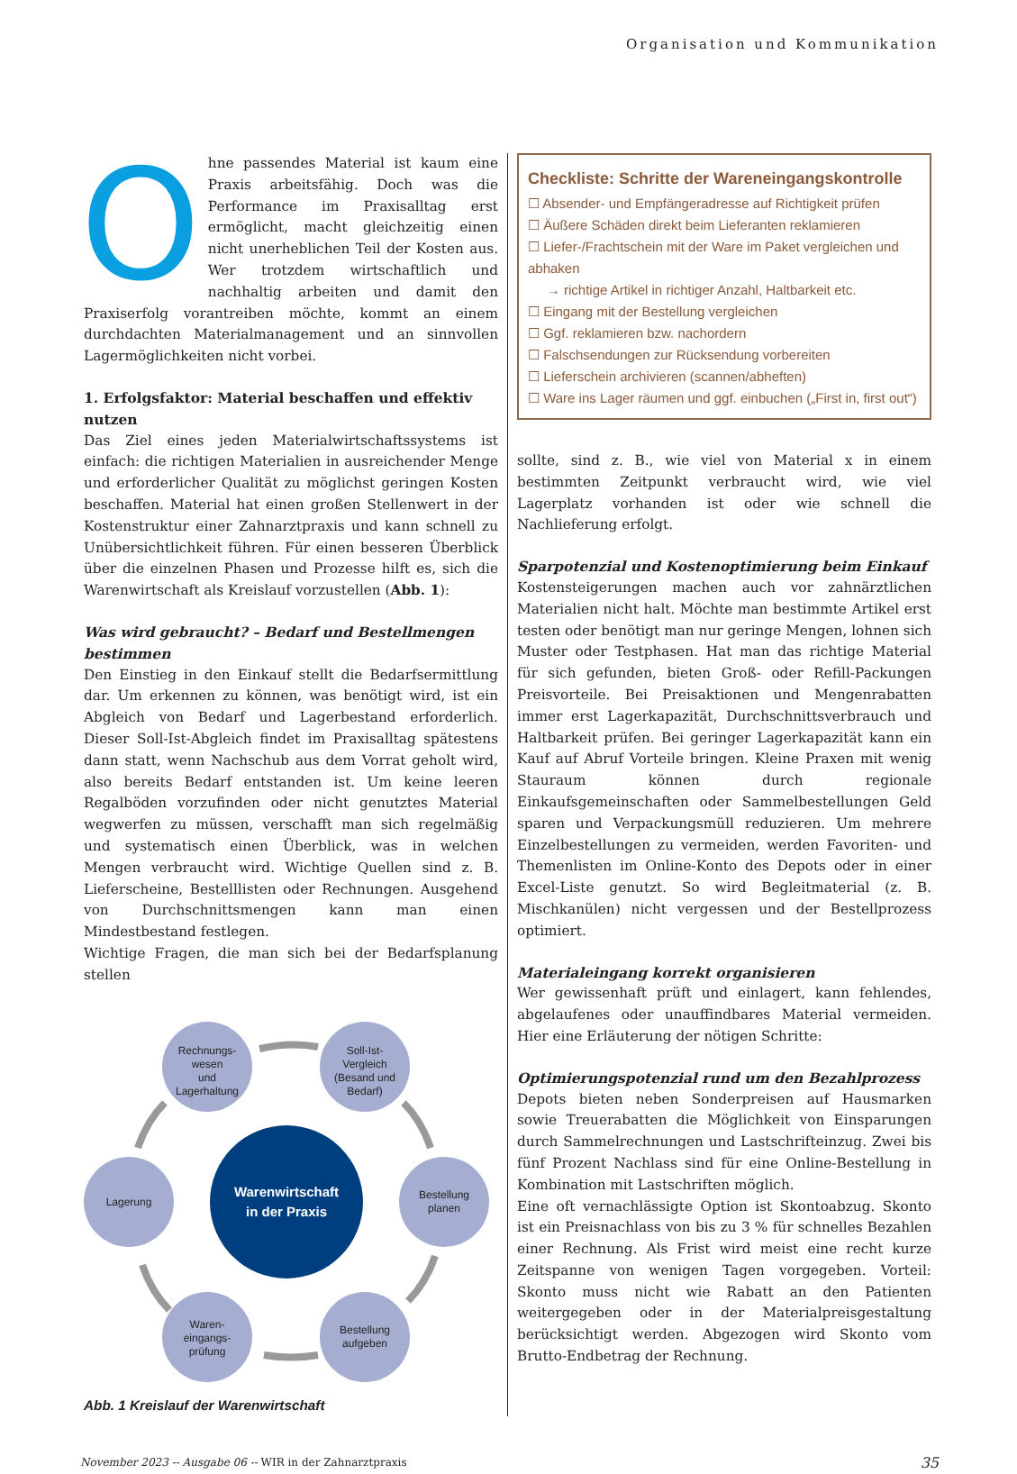Organisation und Kommunikation
Ohne passendes Material ist kaum eine Praxis arbeitsfähig. Doch was die Performance im Praxisalltag erst ermöglicht, macht gleichzeitig einen nicht unerheblichen Teil der Kosten aus. Wer trotzdem wirtschaftlich und nachhaltig arbeiten und damit den Praxiserfolg vorantreiben möchte, kommt an einem durchdachten Materialmanagement und an sinnvollen Lagermöglichkeiten nicht vorbei.
1. Erfolgsfaktor: Material beschaffen und effektiv nutzen
Das Ziel eines jeden Materialwirtschaftssystems ist einfach: die richtigen Materialien in ausreichender Menge und erforderlicher Qualität zu möglichst geringen Kosten beschaffen. Material hat einen großen Stellenwert in der Kostenstruktur einer Zahnarztpraxis und kann schnell zu Unübersichtlichkeit führen. Für einen besseren Überblick über die einzelnen Phasen und Prozesse hilft es, sich die Warenwirtschaft als Kreislauf vorzustellen (Abb. 1):
Was wird gebraucht? – Bedarf und Bestellmengen bestimmen
Den Einstieg in den Einkauf stellt die Bedarfsermittlung dar. Um erkennen zu können, was benötigt wird, ist ein Abgleich von Bedarf und Lagerbestand erforderlich. Dieser Soll-Ist-Abgleich findet im Praxisalltag spätestens dann statt, wenn Nachschub aus dem Vorrat geholt wird, also bereits Bedarf entstanden ist. Um keine leeren Regalböden vorzufinden oder nicht genutztes Material wegwerfen zu müssen, verschafft man sich regelmäßig und systematisch einen Überblick, was in welchen Mengen verbraucht wird. Wichtige Quellen sind z. B. Lieferscheine, Bestelllisten oder Rechnungen. Ausgehend von Durchschnittsmengen kann man einen Mindestbestand festlegen.
Wichtige Fragen, die man sich bei der Bedarfsplanung stellen
Rechnungs-
wesen
und
Lagerhaltung
Soll-Ist-
Vergleich
(Besand und
Bedarf)
Lagerung
Bestellung
planen
Waren-
eingangs-
prüfung
Bestellung
aufgeben
Warenwirtschaft
in der Praxis
Abb. 1 Kreislauf der Warenwirtschaft
Checkliste: Schritte der Wareneingangskontrolle
☐ Absender- und Empfängeradresse auf Richtigkeit prüfen
☐ Äußere Schäden direkt beim Lieferanten reklamieren
☐ Liefer-/Frachtschein mit der Ware im Paket vergleichen und abhaken
→ richtige Artikel in richtiger Anzahl, Haltbarkeit etc.
☐ Eingang mit der Bestellung vergleichen
☐ Ggf. reklamieren bzw. nachordern
☐ Falschsendungen zur Rücksendung vorbereiten
☐ Lieferschein archivieren (scannen/abheften)
☐ Ware ins Lager räumen und ggf. einbuchen („First in, first out“)
sollte, sind z. B., wie viel von Material x in einem bestimmten Zeitpunkt verbraucht wird, wie viel Lagerplatz vorhanden ist oder wie schnell die Nachlieferung erfolgt.
Sparpotenzial und Kostenoptimierung beim Einkauf
Kostensteigerungen machen auch vor zahnärztlichen Materialien nicht halt. Möchte man bestimmte Artikel erst testen oder benötigt man nur geringe Mengen, lohnen sich Muster oder Testphasen. Hat man das richtige Material für sich gefunden, bieten Groß- oder Refill-Packungen Preisvorteile. Bei Preisaktionen und Mengenrabatten immer erst Lagerkapazität, Durchschnittsverbrauch und Haltbarkeit prüfen. Bei geringer Lagerkapazität kann ein Kauf auf Abruf Vorteile bringen. Kleine Praxen mit wenig Stauraum können durch regionale Einkaufsgemeinschaften oder Sammelbestellungen Geld sparen und Verpackungsmüll reduzieren. Um mehrere Einzelbestellungen zu vermeiden, werden Favoriten- und Themenlisten im Online-Konto des Depots oder in einer Excel-Liste genutzt. So wird Begleitmaterial (z. B. Mischkanülen) nicht vergessen und der Bestellprozess optimiert.
Materialeingang korrekt organisieren
Wer gewissenhaft prüft und einlagert, kann fehlendes, abgelaufenes oder unauffindbares Material vermeiden. Hier eine Erläuterung der nötigen Schritte:
Optimierungspotenzial rund um den Bezahlprozess
Depots bieten neben Sonderpreisen auf Hausmarken sowie Treuerabatten die Möglichkeit von Einsparungen durch Sammelrechnungen und Lastschrifteinzug. Zwei bis fünf Prozent Nachlass sind für eine Online-Bestellung in Kombination mit Lastschriften möglich.
Eine oft vernachlässigte Option ist Skontoabzug. Skonto ist ein Preisnachlass von bis zu 3 % für schnelles Bezahlen einer Rechnung. Als Frist wird meist eine recht kurze Zeitspanne von wenigen Tagen vorgegeben. Vorteil: Skonto muss nicht wie Rabatt an den Patienten weitergegeben oder in der Materialpreisgestaltung berücksichtigt werden. Abgezogen wird Skonto vom Brutto-Endbetrag der Rechnung.
November 2023 -- Ausgabe 06 -- WIR in der Zahnarztpraxis 35